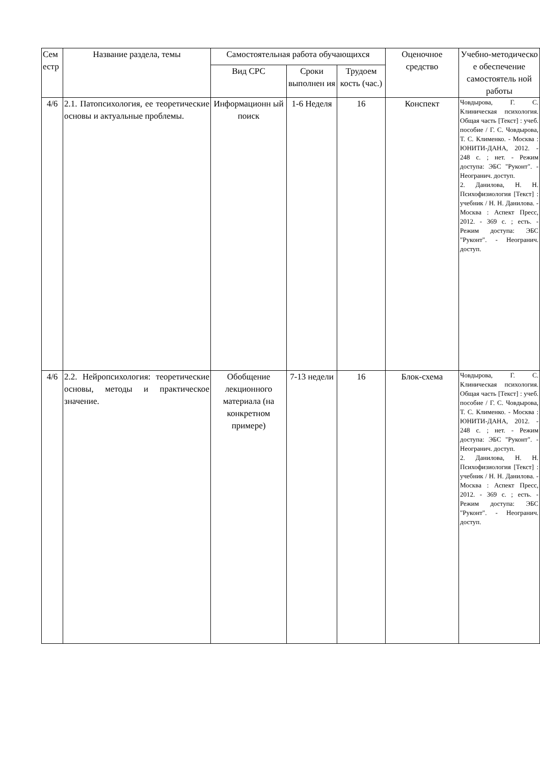| Сем естр | Название раздела, темы | Самостоятельная работа обучающихся | | | Оценочное средство | Учебно-методическо е обеспечение самостоятель ной работы |
| --- | --- | --- | --- | --- | --- | --- |
| | | Вид СРС | Сроки выполнен ия | Трудоем кость (час.) | | |
| 4/6 | 2.1. Патопсихология, ее теоретические основы и актуальные проблемы. | Информационн ый поиск | 1-6 Неделя | 16 | Конспект | Човдырова, Г. С. Клиническая психология. Общая часть [Текст] : учеб. пособие / Г. С. Човдырова, Т. С. Клименко. - Москва : ЮНИТИ-ДАНА, 2012. - 248 с. ; нет. - Режим доступа: ЭБС "Руконт". - Неогранич. доступ. 2. Данилова, Н. Н. Психофизиология [Текст] : учебник / Н. Н. Данилова. - Москва : Аспект Пресс, 2012. - 369 с. ; есть. - Режим доступа: ЭБС "Руконт". - Неогранич. доступ. |
| 4/6 | 2.2. Нейропсихология: теоретические основы, методы и практическое значение. | Обобщение лекционного материала (на конкретном примере) | 7-13 недели | 16 | Блок-схема | Човдырова, Г. С. Клиническая психология. Общая часть [Текст] : учеб. пособие / Г. С. Човдырова, Т. С. Клименко. - Москва : ЮНИТИ-ДАНА, 2012. - 248 с. ; нет. - Режим доступа: ЭБС "Руконт". - Неогранич. доступ. 2. Данилова, Н. Н. Психофизиология [Текст] : учебник / Н. Н. Данилова. - Москва : Аспект Пресс, 2012. - 369 с. ; есть. - Режим доступа: ЭБС "Руконт". - Неогранич. доступ. |